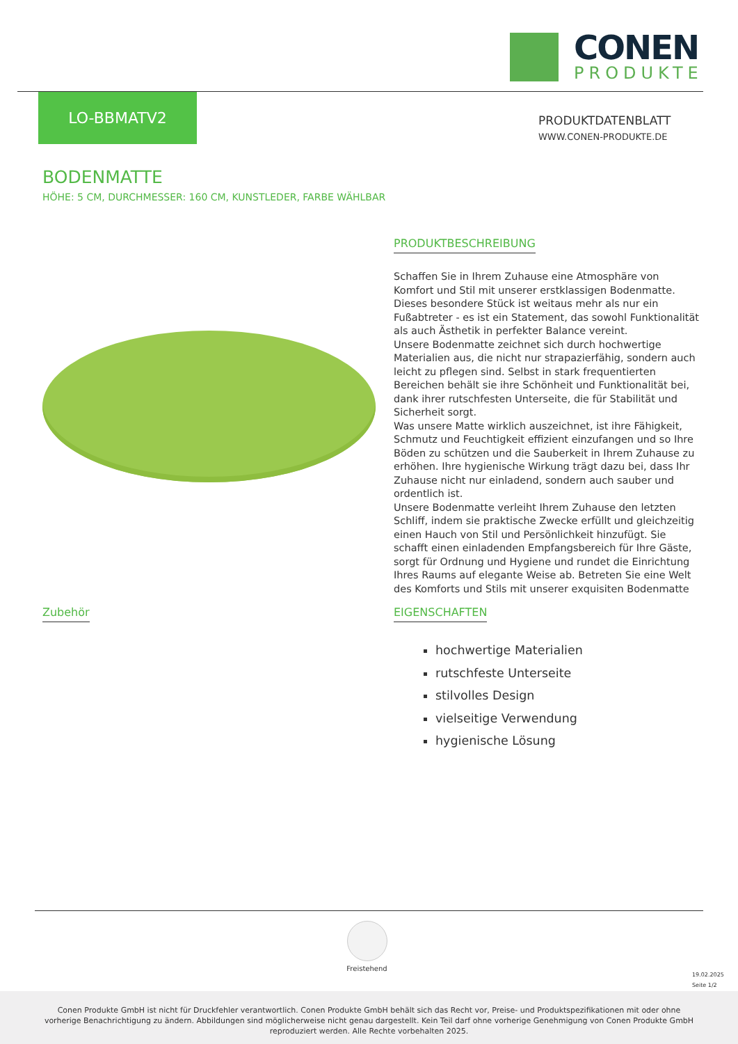CONEN
PRODUKTE
LO-BBMATV2
PRODUKTDATENBLATT
WWW.CONEN-PRODUKTE.DE
BODENMATTE
HÖHE: 5 CM, DURCHMESSER: 160 CM, KUNSTLEDER, FARBE WÄHLBAR
PRODUKTBESCHREIBUNG
Schaffen Sie in Ihrem Zuhause eine Atmosphäre von Komfort und Stil mit unserer erstklassigen Bodenmatte. Dieses besondere Stück ist weitaus mehr als nur ein Fußabtreter - es ist ein Statement, das sowohl Funktionalität als auch Ästhetik in perfekter Balance vereint.
Unsere Bodenmatte zeichnet sich durch hochwertige Materialien aus, die nicht nur strapazierfähig, sondern auch leicht zu pflegen sind. Selbst in stark frequentierten Bereichen behält sie ihre Schönheit und Funktionalität bei, dank ihrer rutschfesten Unterseite, die für Stabilität und Sicherheit sorgt.
Was unsere Matte wirklich auszeichnet, ist ihre Fähigkeit, Schmutz und Feuchtigkeit effizient einzufangen und so Ihre Böden zu schützen und die Sauberkeit in Ihrem Zuhause zu erhöhen. Ihre hygienische Wirkung trägt dazu bei, dass Ihr Zuhause nicht nur einladend, sondern auch sauber und ordentlich ist.
Unsere Bodenmatte verleiht Ihrem Zuhause den letzten Schliff, indem sie praktische Zwecke erfüllt und gleichzeitig einen Hauch von Stil und Persönlichkeit hinzufügt. Sie schafft einen einladenden Empfangsbereich für Ihre Gäste, sorgt für Ordnung und Hygiene und rundet die Einrichtung Ihres Raums auf elegante Weise ab. Betreten Sie eine Welt des Komforts und Stils mit unserer exquisiten Bodenmatte
Zubehör
EIGENSCHAFTEN
hochwertige Materialien
rutschfeste Unterseite
stilvolles Design
vielseitige Verwendung
hygienische Lösung
Freistehend
19.02.2025
Seite 1/2
Conen Produkte GmbH ist nicht für Druckfehler verantwortlich. Conen Produkte GmbH behält sich das Recht vor, Preise- und Produktspezifikationen mit oder ohne vorherige Benachrichtigung zu ändern. Abbildungen sind möglicherweise nicht genau dargestellt. Kein Teil darf ohne vorherige Genehmigung von Conen Produkte GmbH reproduziert werden. Alle Rechte vorbehalten 2025.